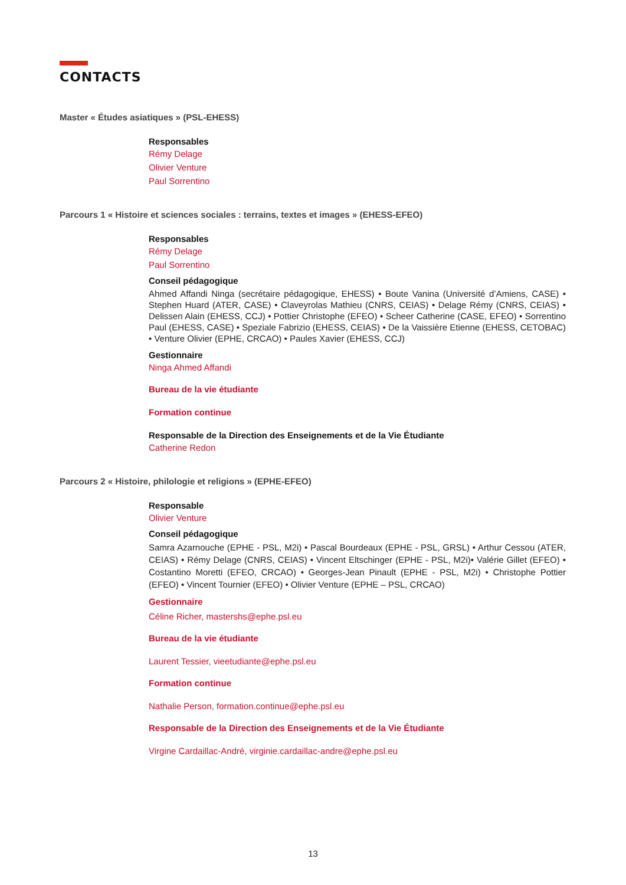CONTACTS
Master « Études asiatiques » (PSL-EHESS)
Responsables
Rémy Delage
Olivier Venture
Paul Sorrentino
Parcours 1 « Histoire et sciences sociales : terrains, textes et images » (EHESS-EFEO)
Responsables
Rémy Delage
Paul Sorrentino
Conseil pédagogique
Ahmed Affandi Ninga (secrétaire pédagogique, EHESS) • Boute Vanina (Université d’Amiens, CASE) • Stephen Huard (ATER, CASE) • Claveyrolas Mathieu (CNRS, CEIAS) • Delage Rémy (CNRS, CEIAS) • Delissen Alain (EHESS, CCJ) • Pottier Christophe (EFEO) • Scheer Catherine (CASE, EFEO) • Sorrentino Paul (EHESS, CASE) • Speziale Fabrizio (EHESS, CEIAS) • De la Vaissière Etienne (EHESS, CETOBAC) • Venture Olivier (EPHE, CRCAO) • Paules Xavier (EHESS, CCJ)
Gestionnaire
Ninga Ahmed Affandi
Bureau de la vie étudiante
Formation continue
Responsable de la Direction des Enseignements et de la Vie Étudiante
Catherine Redon
Parcours 2 « Histoire, philologie et religions » (EPHE-EFEO)
Responsable
Olivier Venture
Conseil pédagogique
Samra Azarnouche (EPHE - PSL, M2i) • Pascal Bourdeaux (EPHE - PSL, GRSL) • Arthur Cessou (ATER, CEIAS) • Rémy Delage (CNRS, CEIAS) • Vincent Eltschinger (EPHE - PSL, M2i)• Valérie Gillet (EFEO) • Costantino Moretti (EFEO, CRCAO) • Georges-Jean Pinault (EPHE - PSL, M2i) • Christophe Pottier (EFEO) • Vincent Tournier (EFEO) • Olivier Venture (EPHE – PSL, CRCAO)
Gestionnaire
Céline Richer, mastershs@ephe.psl.eu
Bureau de la vie étudiante
Laurent Tessier, vieetudiante@ephe.psl.eu
Formation continue
Nathalie Person, formation.continue@ephe.psl.eu
Responsable de la Direction des Enseignements et de la Vie Étudiante
Virgine Cardaillac-André, virginie.cardaillac-andre@ephe.psl.eu
13